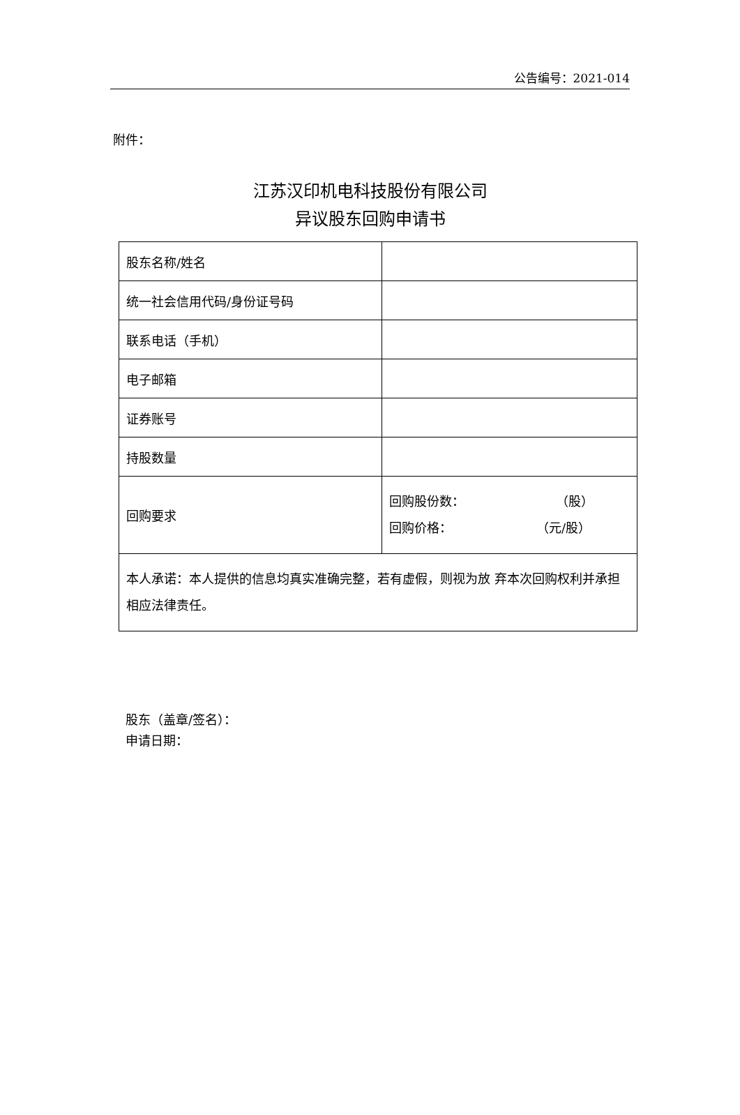公告编号：2021-014
附件：
江苏汉印机电科技股份有限公司
异议股东回购申请书
| 股东名称/姓名 | |
| 统一社会信用代码/身份证号码 | |
| 联系电话（手机） | |
| 电子邮箱 | |
| 证券账号 | |
| 持股数量 | |
| 回购要求 | 回购股份数： （股） 回购价格： （元/股） |
| 本人承诺：本人提供的信息均真实准确完整，若有虚假，则视为放 弃本次回购权利并承担相应法律责任。 | |
股东（盖章/签名）：
申请日期：